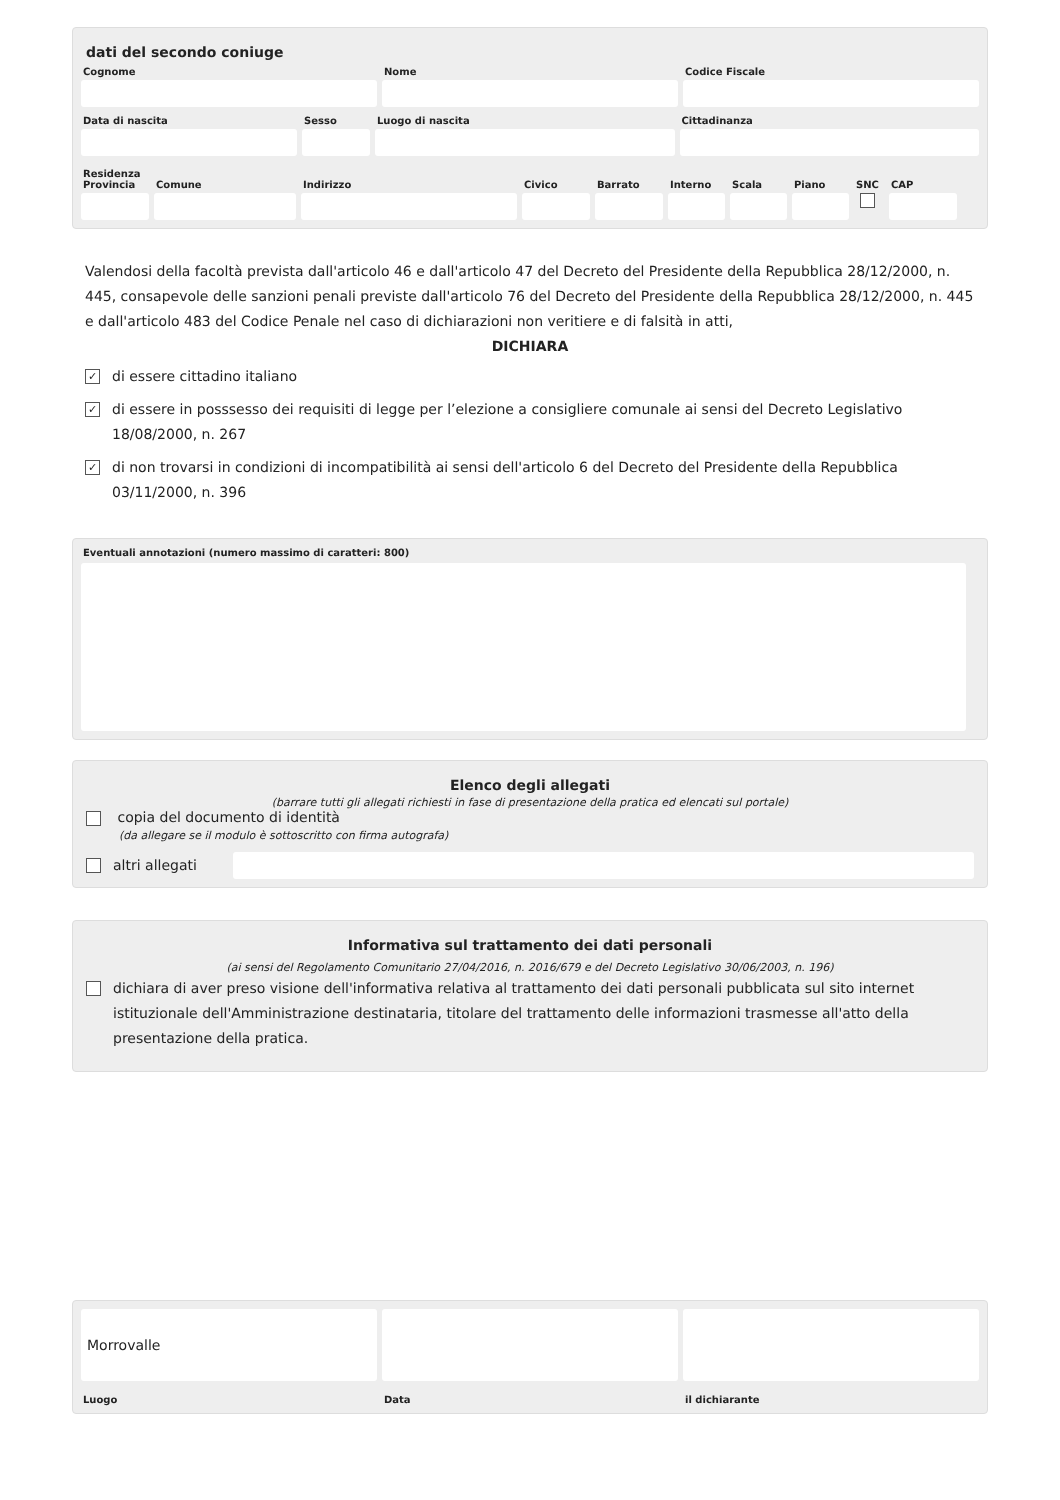dati del secondo coniuge
Cognome Nome Codice Fiscale
Data di nascita Sesso Luogo di nascita Cittadinanza
Residenza
Provincia
Comune Indirizzo Civico Barrato Interno
Scala Piano SNC CAP
Valendosi della facoltà prevista dall'articolo 46 e dall'articolo 47 del Decreto del Presidente della Repubblica 28/12/2000, n. 445, consapevole delle sanzioni penali previste dall'articolo 76 del Decreto del Presidente della Repubblica 28/12/2000, n. 445 e dall'articolo 483 del Codice Penale nel caso di dichiarazioni non veritiere e di falsità in atti,
DICHIARA
✓ di essere cittadino italiano
✓ di essere in posssesso dei requisiti di legge per l’elezione a consigliere comunale ai sensi del Decreto Legislativo 18/08/2000, n. 267
✓ di non trovarsi in condizioni di incompatibilità ai sensi dell'articolo 6 del Decreto del Presidente della Repubblica 03/11/2000, n. 396
Eventuali annotazioni (numero massimo di caratteri: 800)
Elenco degli allegati
(barrare tutti gli allegati richiesti in fase di presentazione della pratica ed elencati sul portale)
copia del documento di identità
(da allegare se il modulo è sottoscritto con firma autografa)
altri allegati
Informativa sul trattamento dei dati personali
(ai sensi del Regolamento Comunitario 27/04/2016, n. 2016/679 e del Decreto Legislativo 30/06/2003, n. 196)
dichiara di aver preso visione dell'informativa relativa al trattamento dei dati personali pubblicata sul sito internet istituzionale dell'Amministrazione destinataria, titolare del trattamento delle informazioni trasmesse all'atto della presentazione della pratica.
Morrovalle
Luogo
Data il dichiarante